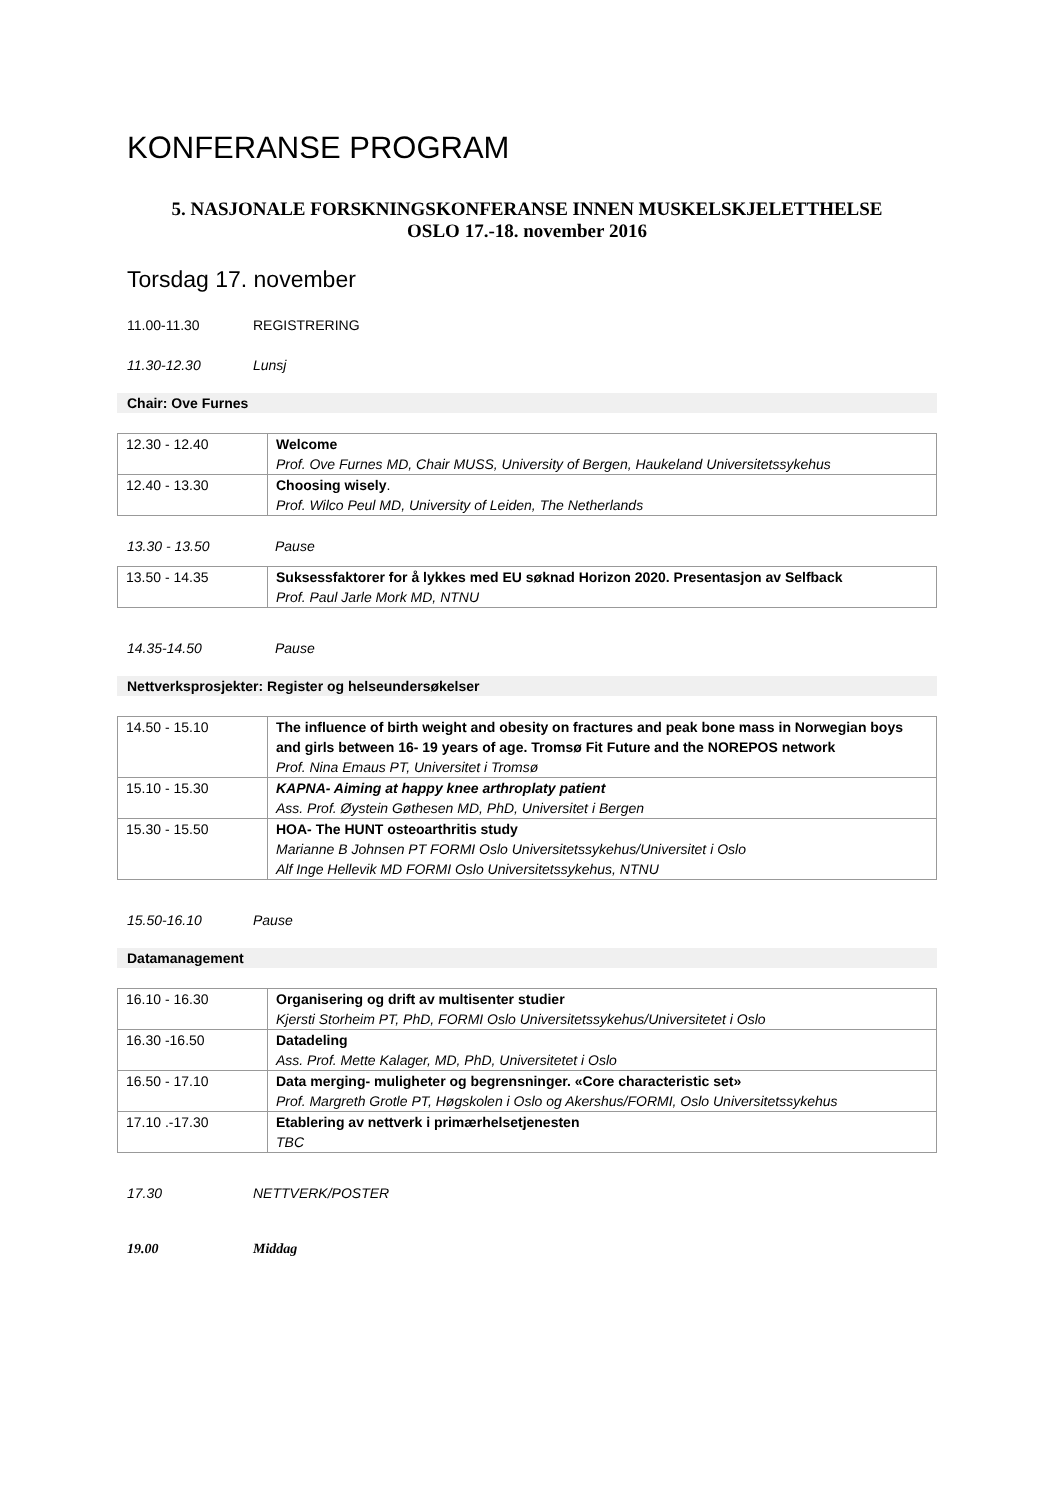KONFERANSE PROGRAM
5. NASJONALE FORSKNINGSKONFERANSE INNEN MUSKELSKJELETTHELSE
OSLO 17.-18. november 2016
Torsdag 17. november
11.00-11.30 REGISTRERING
11.30-12.30 Lunsj
Chair: Ove Furnes
| 12.30 - 12.40 | Welcome Prof. Ove Furnes MD, Chair MUSS, University of Bergen, Haukeland Universitetssykehus |
| 12.40 - 13.30 | Choosing wisely . Prof. Wilco Peul MD, University of Leiden, The Netherlands |
13.30 - 13.50 Pause
| 13.50 - 14.35 | Suksessfaktorer for å lykkes med EU søknad Horizon 2020. Presentasjon av Selfback Prof. Paul Jarle Mork MD, NTNU |
14.35-14.50 Pause
Nettverksprosjekter: Register og helseundersøkelser
| 14.50 - 15.10 | The influence of birth weight and obesity on fractures and peak bone mass in Norwegian boys and girls between 16- 19 years of age. Tromsø Fit Future and the NOREPOS network Prof. Nina Emaus PT, Universitet i Tromsø |
| 15.10 - 15.30 | KAPNA- Aiming at happy knee arthroplaty patient Ass. Prof. Øystein Gøthesen MD, PhD, Universitet i Bergen |
| 15.30 - 15.50 | HOA- The HUNT osteoarthritis study Marianne B Johnsen PT FORMI Oslo Universitetssykehus/Universitet i Oslo Alf Inge Hellevik MD FORMI Oslo Universitetssykehus, NTNU |
15.50-16.10 Pause
Datamanagement
| 16.10 - 16.30 | Organisering og drift av multisenter studier Kjersti Storheim PT, PhD, FORMI Oslo Universitetssykehus/Universitetet i Oslo |
| 16.30 -16.50 | Datadeling Ass. Prof. Mette Kalager, MD, PhD, Universitetet i Oslo |
| 16.50 - 17.10 | Data merging- muligheter og begrensninger. «Core characteristic set» Prof. Margreth Grotle PT, Høgskolen i Oslo og Akershus/FORMI, Oslo Universitetssykehus |
| 17.10 .-17.30 | Etablering av nettverk i primærhelsetjenesten TBC |
17.30 NETTVERK/POSTER
19.00 Middag